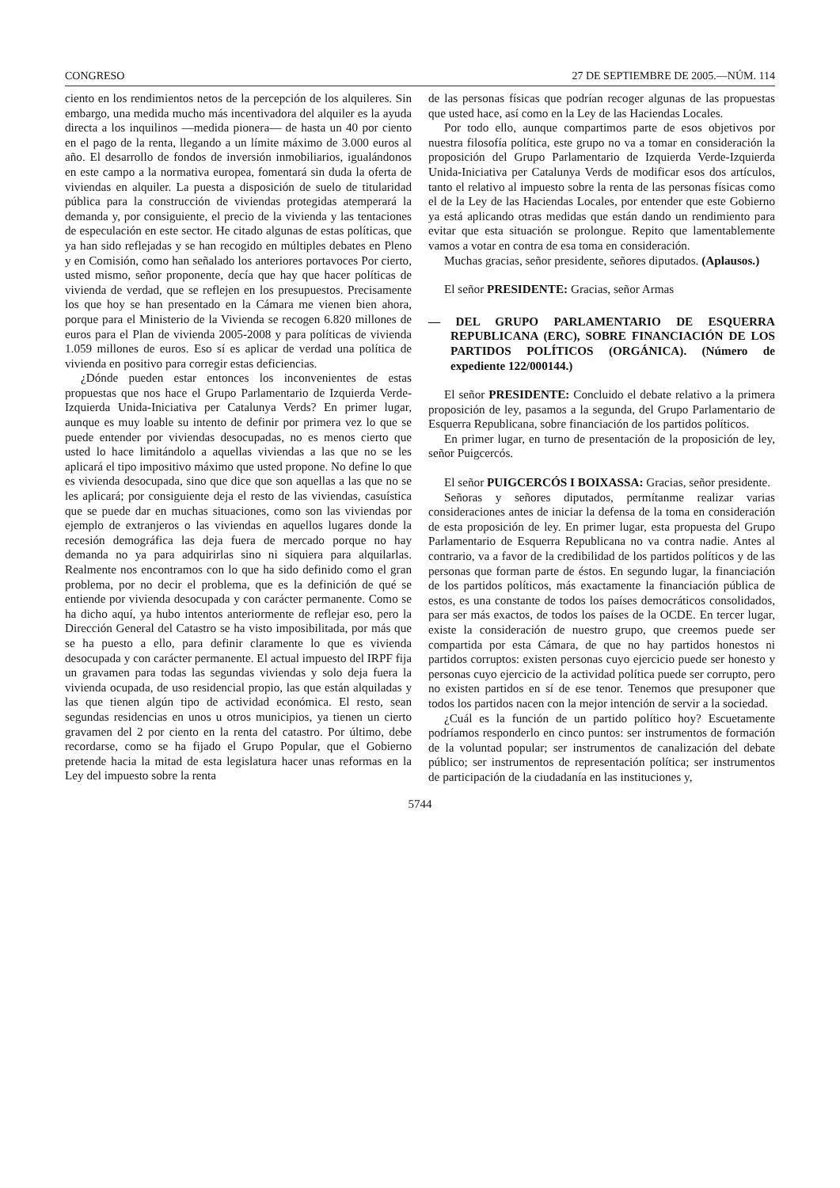CONGRESO 27 DE SEPTIEMBRE DE 2005.—NÚM. 114
ciento en los rendimientos netos de la percepción de los alquileres. Sin embargo, una medida mucho más incentivadora del alquiler es la ayuda directa a los inquilinos —medida pionera— de hasta un 40 por ciento en el pago de la renta, llegando a un límite máximo de 3.000 euros al año. El desarrollo de fondos de inversión inmobiliarios, igualándonos en este campo a la normativa europea, fomentará sin duda la oferta de viviendas en alquiler. La puesta a disposición de suelo de titularidad pública para la construcción de viviendas protegidas atemperará la demanda y, por consiguiente, el precio de la vivienda y las tentaciones de especulación en este sector. He citado algunas de estas políticas, que ya han sido reflejadas y se han recogido en múltiples debates en Pleno y en Comisión, como han señalado los anteriores portavoces Por cierto, usted mismo, señor proponente, decía que hay que hacer políticas de vivienda de verdad, que se reflejen en los presupuestos. Precisamente los que hoy se han presentado en la Cámara me vienen bien ahora, porque para el Ministerio de la Vivienda se recogen 6.820 millones de euros para el Plan de vivienda 2005-2008 y para políticas de vivienda 1.059 millones de euros. Eso sí es aplicar de verdad una política de vivienda en positivo para corregir estas deficiencias.
¿Dónde pueden estar entonces los inconvenientes de estas propuestas que nos hace el Grupo Parlamentario de Izquierda Verde-Izquierda Unida-Iniciativa per Catalunya Verds? En primer lugar, aunque es muy loable su intento de definir por primera vez lo que se puede entender por viviendas desocupadas, no es menos cierto que usted lo hace limitándolo a aquellas viviendas a las que no se les aplicará el tipo impositivo máximo que usted propone. No define lo que es vivienda desocupada, sino que dice que son aquellas a las que no se les aplicará; por consiguiente deja el resto de las viviendas, casuística que se puede dar en muchas situaciones, como son las viviendas por ejemplo de extranjeros o las viviendas en aquellos lugares donde la recesión demográfica las deja fuera de mercado porque no hay demanda no ya para adquirirlas sino ni siquiera para alquilarlas. Realmente nos encontramos con lo que ha sido definido como el gran problema, por no decir el problema, que es la definición de qué se entiende por vivienda desocupada y con carácter permanente. Como se ha dicho aquí, ya hubo intentos anteriormente de reflejar eso, pero la Dirección General del Catastro se ha visto imposibilitada, por más que se ha puesto a ello, para definir claramente lo que es vivienda desocupada y con carácter permanente. El actual impuesto del IRPF fija un gravamen para todas las segundas viviendas y solo deja fuera la vivienda ocupada, de uso residencial propio, las que están alquiladas y las que tienen algún tipo de actividad económica. El resto, sean segundas residencias en unos u otros municipios, ya tienen un cierto gravamen del 2 por ciento en la renta del catastro. Por último, debe recordarse, como se ha fijado el Grupo Popular, que el Gobierno pretende hacia la mitad de esta legislatura hacer unas reformas en la Ley del impuesto sobre la renta
de las personas físicas que podrían recoger algunas de las propuestas que usted hace, así como en la Ley de las Haciendas Locales.
Por todo ello, aunque compartimos parte de esos objetivos por nuestra filosofía política, este grupo no va a tomar en consideración la proposición del Grupo Parlamentario de Izquierda Verde-Izquierda Unida-Iniciativa per Catalunya Verds de modificar esos dos artículos, tanto el relativo al impuesto sobre la renta de las personas físicas como el de la Ley de las Haciendas Locales, por entender que este Gobierno ya está aplicando otras medidas que están dando un rendimiento para evitar que esta situación se prolongue. Repito que lamentablemente vamos a votar en contra de esa toma en consideración.
Muchas gracias, señor presidente, señores diputados. (Aplausos.)
El señor PRESIDENTE: Gracias, señor Armas
— DEL GRUPO PARLAMENTARIO DE ESQUERRA REPUBLICANA (ERC), SOBRE FINANCIACIÓN DE LOS PARTIDOS POLÍTICOS (ORGÁNICA). (Número de expediente 122/000144.)
El señor PRESIDENTE: Concluido el debate relativo a la primera proposición de ley, pasamos a la segunda, del Grupo Parlamentario de Esquerra Republicana, sobre financiación de los partidos políticos.
En primer lugar, en turno de presentación de la proposición de ley, señor Puigcercós.
El señor PUIGCERCÓS I BOIXASSA: Gracias, señor presidente.
Señoras y señores diputados, permítanme realizar varias consideraciones antes de iniciar la defensa de la toma en consideración de esta proposición de ley. En primer lugar, esta propuesta del Grupo Parlamentario de Esquerra Republicana no va contra nadie. Antes al contrario, va a favor de la credibilidad de los partidos políticos y de las personas que forman parte de éstos. En segundo lugar, la financiación de los partidos políticos, más exactamente la financiación pública de estos, es una constante de todos los países democráticos consolidados, para ser más exactos, de todos los países de la OCDE. En tercer lugar, existe la consideración de nuestro grupo, que creemos puede ser compartida por esta Cámara, de que no hay partidos honestos ni partidos corruptos: existen personas cuyo ejercicio puede ser honesto y personas cuyo ejercicio de la actividad política puede ser corrupto, pero no existen partidos en sí de ese tenor. Tenemos que presuponer que todos los partidos nacen con la mejor intención de servir a la sociedad.
¿Cuál es la función de un partido político hoy? Escuetamente podríamos responderlo en cinco puntos: ser instrumentos de formación de la voluntad popular; ser instrumentos de canalización del debate público; ser instrumentos de representación política; ser instrumentos de participación de la ciudadanía en las instituciones y,
5744